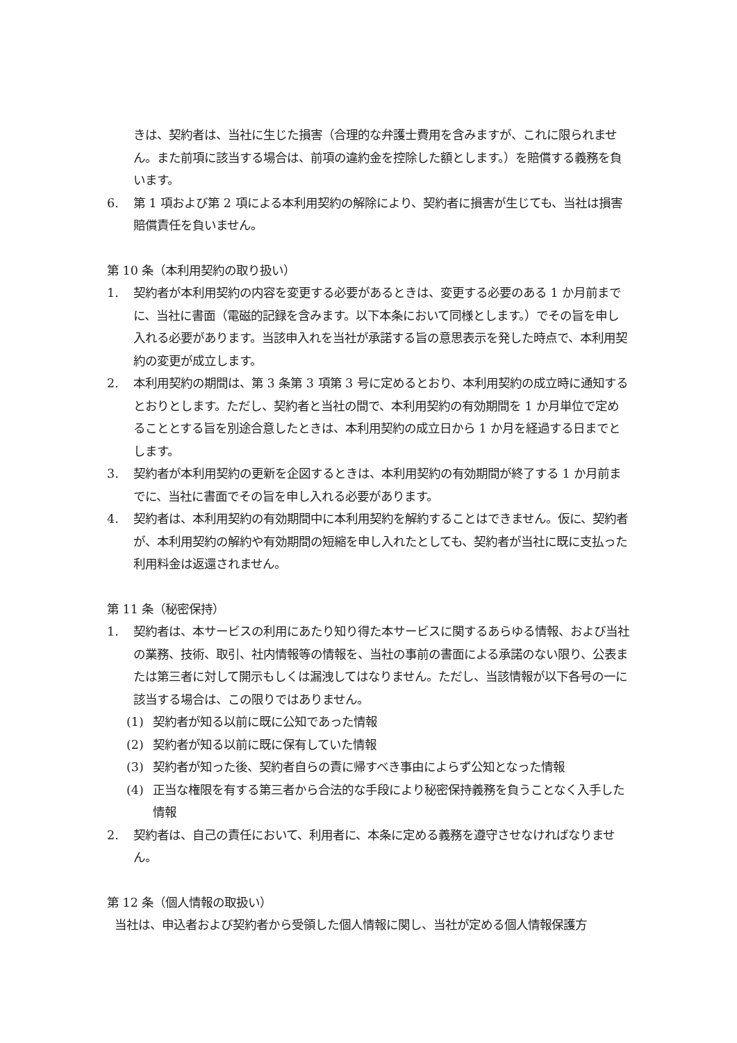きは、契約者は、当社に生じた損害（合理的な弁護士費用を含みますが、これに限られません。また前項に該当する場合は、前項の違約金を控除した額とします。）を賠償する義務を負います。
6. 第 1 項および第 2 項による本利用契約の解除により、契約者に損害が生じても、当社は損害賠償責任を負いません。
第 10 条（本利用契約の取り扱い）
1. 契約者が本利用契約の内容を変更する必要があるときは、変更する必要のある 1 か月前までに、当社に書面（電磁的記録を含みます。以下本条において同様とします。）でその旨を申し入れる必要があります。当該申入れを当社が承諾する旨の意思表示を発した時点で、本利用契約の変更が成立します。
2. 本利用契約の期間は、第 3 条第 3 項第 3 号に定めるとおり、本利用契約の成立時に通知するとおりとします。ただし、契約者と当社の間で、本利用契約の有効期間を 1 か月単位で定めることとする旨を別途合意したときは、本利用契約の成立日から 1 か月を経過する日までとします。
3. 契約者が本利用契約の更新を企図するときは、本利用契約の有効期間が終了する 1 か月前までに、当社に書面でその旨を申し入れる必要があります。
4. 契約者は、本利用契約の有効期間中に本利用契約を解約することはできません。仮に、契約者が、本利用契約の解約や有効期間の短縮を申し入れたとしても、契約者が当社に既に支払った利用料金は返還されません。
第 11 条（秘密保持）
1. 契約者は、本サービスの利用にあたり知り得た本サービスに関するあらゆる情報、および当社の業務、技術、取引、社内情報等の情報を、当社の事前の書面による承諾のない限り、公表または第三者に対して開示もしくは漏洩してはなりません。ただし、当該情報が以下各号の一に該当する場合は、この限りではありません。
(1) 契約者が知る以前に既に公知であった情報
(2) 契約者が知る以前に既に保有していた情報
(3) 契約者が知った後、契約者自らの責に帰すべき事由によらず公知となった情報
(4) 正当な権限を有する第三者から合法的な手段により秘密保持義務を負うことなく入手した情報
2. 契約者は、自己の責任において、利用者に、本条に定める義務を遵守させなければなりません。
第 12 条（個人情報の取扱い）
当社は、申込者および契約者から受領した個人情報に関し、当社が定める個人情報保護方